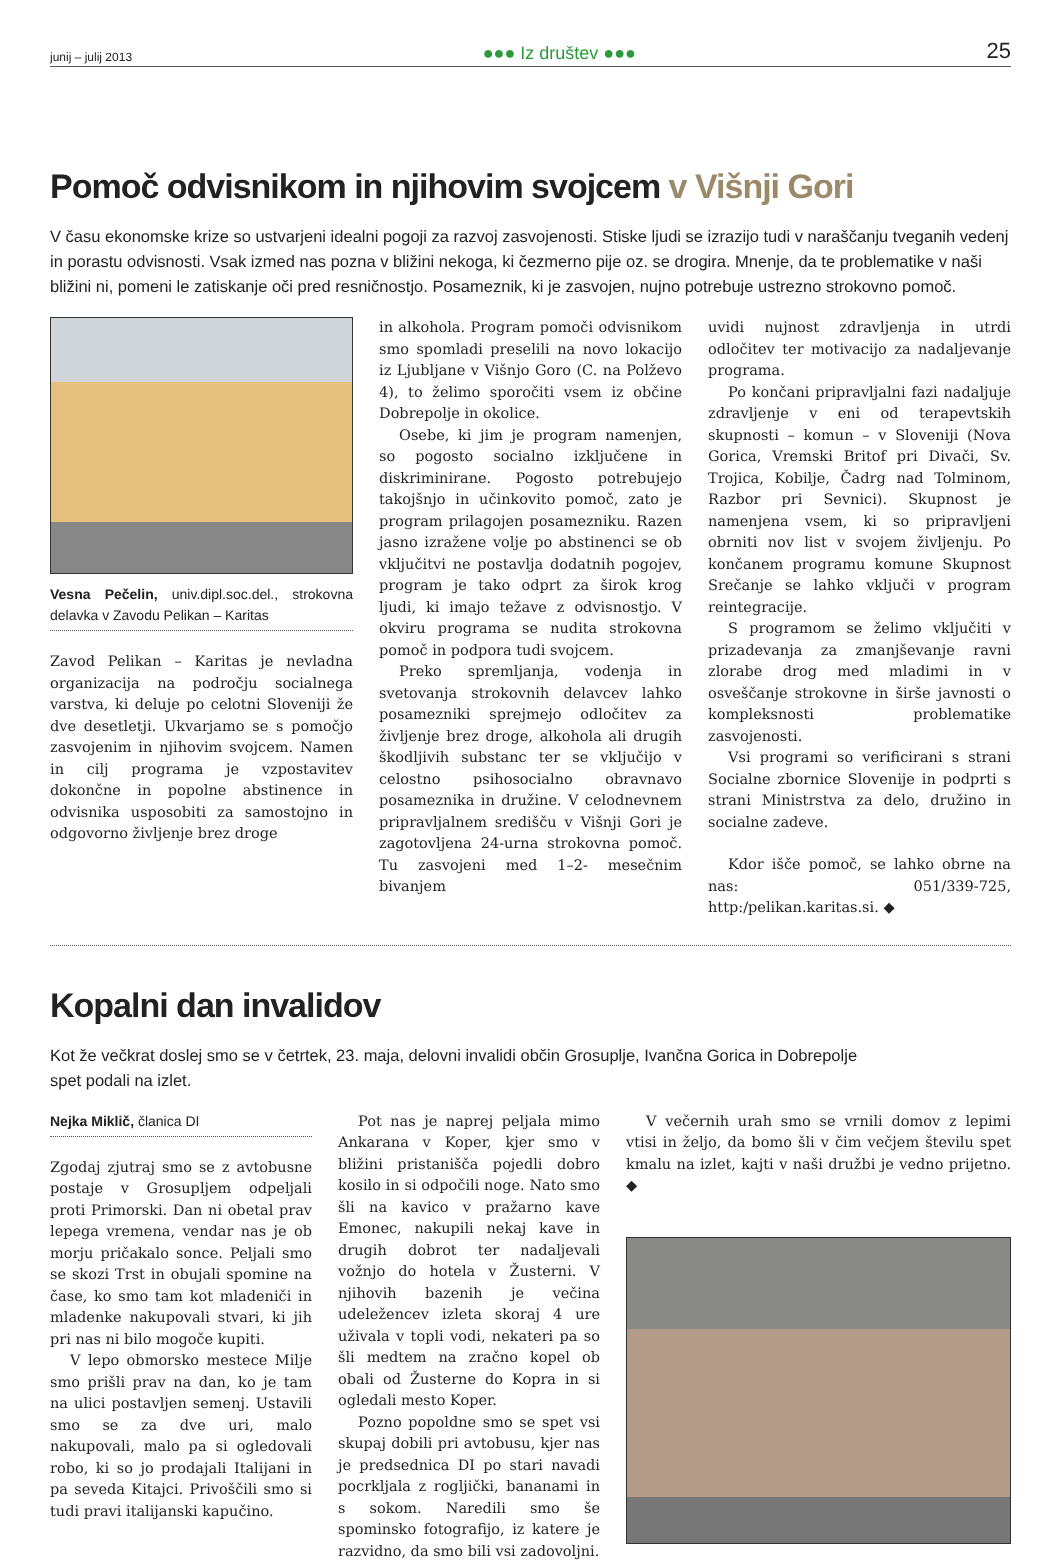junij – julij 2013 ●●● Iz društev ●●● 25
Pomoč odvisnikom in njihovim svojcem v Višnji Gori
V času ekonomske krize so ustvarjeni idealni pogoji za razvoj zasvojenosti. Stiske ljudi se izrazijo tudi v naraščanju tveganih vedenj in porastu odvisnosti. Vsak izmed nas pozna v bližini nekoga, ki čezmerno pije oz. se drogira. Mnenje, da te problematike v naši bližini ni, pomeni le zatiskanje oči pred resničnostjo. Posameznik, ki je zasvojen, nujno potrebuje ustrezno strokovno pomoč.
Vesna Pečelin, univ.dipl.soc.del., strokovna delavka v Zavodu Pelikan – Karitas
Zavod Pelikan – Karitas je nevladna organizacija na področju socialnega varstva, ki deluje po celotni Sloveniji že dve desetletji. Ukvarjamo se s pomočjo zasvojenim in njihovim svojcem. Namen in cilj programa je vzpostavitev dokončne in popolne abstinence in odvisnika usposobiti za samostojno in odgovorno življenje brez droge
in alkohola. Program pomoči odvisnikom smo spomladi preselili na novo lokacijo iz Ljubljane v Višnjo Goro (C. na Polževo 4), to želimo sporočiti vsem iz občine Dobrepolje in okolice.
Osebe, ki jim je program namenjen, so pogosto socialno izključene in diskriminirane. Pogosto potrebujejo takojšnjo in učinkovito pomoč, zato je program prilagojen posamezniku. Razen jasno izražene volje po abstinenci se ob vključitvi ne postavlja dodatnih pogojev, program je tako odprt za širok krog ljudi, ki imajo težave z odvisnostjo. V okviru programa se nudita strokovna pomoč in podpora tudi svojcem.
Preko spremljanja, vodenja in svetovanja strokovnih delavcev lahko posamezniki sprejmejo odločitev za življenje brez droge, alkohola ali drugih škodljivih substanc ter se vključijo v celostno psihosocialno obravnavo posameznika in družine. V celodnevnem pripravljalnem središču v Višnji Gori je zagotovljena 24-urna strokovna pomoč. Tu zasvojeni med 1–2- mesečnim bivanjem
uvidi nujnost zdravljenja in utrdi odločitev ter motivacijo za nadaljevanje programa.
Po končani pripravljalni fazi nadaljuje zdravljenje v eni od terapevtskih skupnosti – komun – v Sloveniji (Nova Gorica, Vremski Britof pri Divači, Sv. Trojica, Kobilje, Čadrg nad Tolminom, Razbor pri Sevnici). Skupnost je namenjena vsem, ki so pripravljeni obrniti nov list v svojem življenju. Po končanem programu komune Skupnost Srečanje se lahko vključi v program reintegracije.
S programom se želimo vključiti v prizadevanja za zmanjševanje ravni zlorabe drog med mladimi in v osveščanje strokovne in širše javnosti o kompleksnosti problematike zasvojenosti.
Vsi programi so verificirani s strani Socialne zbornice Slovenije in podprti s strani Ministrstva za delo, družino in socialne zadeve.
Kdor išče pomoč, se lahko obrne na nas: 051/339-725, http:/pelikan.karitas.si. ◆
Kopalni dan invalidov
Kot že večkrat doslej smo se v četrtek, 23. maja, delovni invalidi občin Grosuplje, Ivančna Gorica in Dobrepolje spet podali na izlet.
Nejka Miklič, članica DI
Zgodaj zjutraj smo se z avtobusne postaje v Grosupljem odpeljali proti Primorski. Dan ni obetal prav lepega vremena, vendar nas je ob morju pričakalo sonce. Peljali smo se skozi Trst in obujali spomine na čase, ko smo tam kot mladeniči in mladenke nakupovali stvari, ki jih pri nas ni bilo mogoče kupiti.
V lepo obmorsko mestece Milje smo prišli prav na dan, ko je tam na ulici postavljen semenj. Ustavili smo se za dve uri, malo nakupovali, malo pa si ogledovali robo, ki so jo prodajali Italijani in pa seveda Kitajci. Privoščili smo si tudi pravi italijanski kapučino.
Pot nas je naprej peljala mimo Ankarana v Koper, kjer smo v bližini pristanišča pojedli dobro kosilo in si odpočili noge. Nato smo šli na kavico v pražarno kave Emonec, nakupili nekaj kave in drugih dobrot ter nadaljevali vožnjo do hotela v Žusterni. V njihovih bazenih je večina udeležencev izleta skoraj 4 ure uživala v topli vodi, nekateri pa so šli medtem na zračno kopel ob obali od Žusterne do Kopra in si ogledali mesto Koper.
Pozno popoldne smo se spet vsi skupaj dobili pri avtobusu, kjer nas je predsednica DI po stari navadi pocrkljala z rogljički, bananami in s sokom. Naredili smo še spominsko fotografijo, iz katere je razvidno, da smo bili vsi zadovoljni.
V večernih urah smo se vrnili domov z lepimi vtisi in željo, da bomo šli v čim večjem številu spet kmalu na izlet, kajti v naši družbi je vedno prijetno. ◆